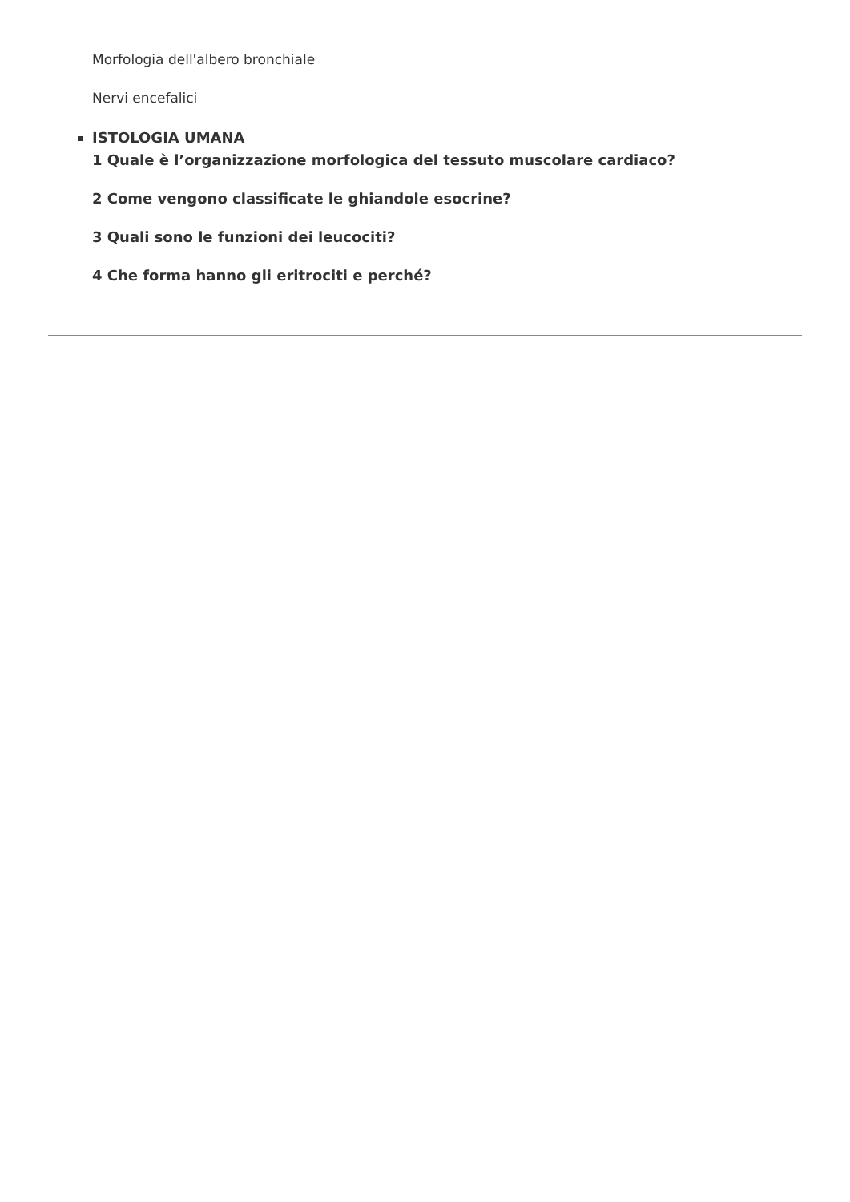Morfologia dell'albero bronchiale
Nervi encefalici
ISTOLOGIA UMANA
1 Quale è l’organizzazione morfologica del tessuto muscolare cardiaco?
2 Come vengono classificate le ghiandole esocrine?
3 Quali sono le funzioni dei leucociti?
4 Che forma hanno gli eritrociti e perché?